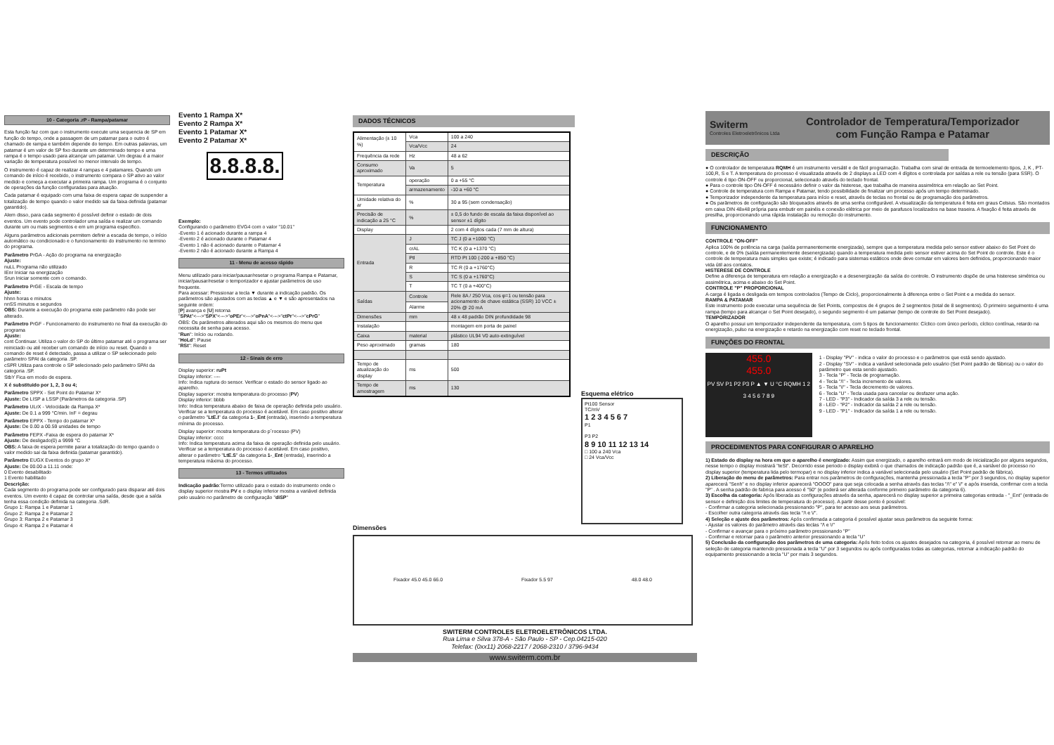10 - Categoria .rP - Rampa/patamar
Esta função faz com que o instrumento execute uma sequencia de SP em função do tempo, onde a passagem de um patamar para o outro é chamado de rampa e também depende do tempo. Em outras palavras, um patamar é um valor de SP fixo durante um determinado tempo e uma rampa é o tempo usado para alcançar um patamar. Um degrau é a maior variação de temperatura possível no menor intervalo de tempo.
O instrumento é capaz de realizar 4 rampas e 4 patamares. Quando um comando de início é recebido, o instrumento compara o SP ativo ao valor medido e começa a executar a primeira rampa. Um programa é o conjunto de operações da função configuradas para atuação.
Cada patamar é equipado com uma faixa de espera capaz de suspender a totalização de tempo quando o valor medido sai da faixa definida (patamar garantido).
Alem disso, para cada segmento é possível definir o estado de dois eventos. Um evento pode controlador uma saída e realizar um comando durante um ou mais segmentos e em um programa especifico.
Alguns parâmetros adicionais permitem definir a escada de tempo, o início automático ou condicionado e o funcionamento do instrumento no termino do programa.
Parâmetro PrGA - Ação do programa na energização
Ajuste:
nuLL Programa não utilizado
IEnr Iniciar na energização
Srun Iniciar somente com o comando.
Parâmetro PrGE - Escala de tempo
Ajuste:
hhnn horas e minutos
nnSS minutos e segundos
OBS: Durante a execução do programa este parâmetro não pode ser alterado.
Parâmetro PrGF - Funcionamento do instrumento no final da execução do programa
Ajuste:
cont Continuar. Utiliza o valor do SP do último patamar até o programa ser reiniciado ou até receber um comando de início ou reset. Quando o comando de reset é detectado, passa a utilizar o SP selecionado pelo parâmetro SPAt da categoria .SP.
cSPR Utiliza para controle o SP selecionado pelo parâmetro SPAt da categoria .SP.
StbY Fica em modo de espera.
X é substituido por 1, 2, 3 ou 4;
Parâmetro SPPX - Set Point do Patamar X*
Ajuste: De LISP a LSSP (Parâmetros da categoria .SP)
Parâmetro ULrX - Velocidade da Rampa X*
Ajuste: De 0.1 a 999 °C/min. InF = degrau
Parâmetro EPPX - Tempo do patamar X*
Ajuste: De 0.00 a 00.59 unidades de tempo
Parâmetro FEPX -Faixa de espera do patamar X*
Ajuste: De desligado(0) a 9999 °C
OBS: A faixa de espera permite parar a totalização do tempo quando o valor medido sai da faixa definida (patamar garantido).
Parâmetro EUGX Eventos do grupo X*
Ajuste: De 00.00 a 11.11 onde:
0 Evento desabilitado
1 Evento habilitado
Descrição:
Cada segmento do programa pode ser configurado para disparar até dois eventos. Um evento é capaz de controlar uma saída, desde que a saída tenha essa condição definida na categoria .SdR.
Grupo 1: Rampa 1 e Patamar 1
Grupo 2: Rampa 2 e Patamar 2
Grupo 3: Rampa 2 e Patamar 3
Grupo 4: Rampa 2 e Patamar 4
Evento 1 Rampa X*
Evento 2 Rampa X*
Evento 1 Patamar X*
Evento 2 Patamar X*
8.8.8.8.
Exemplo:
Configurando o parâmetro EVG4 com o valor "10.01"
-Evento 1 é acionado durante a rampa 4
-Evento 2 é acionado durante o Patamar 4
-Evento 1 não é acionado durante o Patamar 4
-Evento 2 não é acionado durante a Rampa 4
11 - Menu de acesso rápido
Menu utilizado para iniciar/pausar/resetar o programa Rampa e Patamar, iniciar/pausar/resetar o temporizador e ajustar parâmetros de uso frequente.
Para acessar: Pressionar a tecla ▼ durante a indicação padrão. Os parâmetros são ajustados com as teclas ▲ e ▼ e são apresentados na seguinte ordem:
[P] avança e [U] retorna
"SPAt"<--->"SPX"<--->"oPEr"<--->"oPnA"<--->"ctPr"<--->"cPrG"
OBS: Os parâmetros alterados aqui são os mesmos do menu que necessita de senha para acesso.
"Run": Início ou rodando.
"HoLd": Pause
"RSt": Reset
12 - Sinais de erro
Display superior: ruPt
Display inferior: ----
Info: Indica ruptura do sensor. Verificar o estado do sensor ligado ao aparelho.
Display superior: mostra temperatura do processo (PV)
Display inferior: bbbb
Info: Indica temperatura abaixo de faixa de operação definida pelo usuário. Verificar se a temperatura do processo é aceitável. Em caso positivo alterar o parâmetro "LtE.I" da categoria 1-_Ent (entrada), inserindo a temperatura mínima do processo.
Display superior: mostra temperatura do p´rocesso (PV)
Display inferior: cccc
Info: Indica temperatura acima da faixa de operação definida pelo usuário. Verificar se a temperatura do processo é aceitável. Em caso positivo, alterar o parâmetro "LtE.S" da categoria 1-_Ent (entrada), inserindo a temperatura máxima do processo.
13 - Termos utilizados
Indicação padrão:Termo utilizado para o estado do instrumento onde o display superior mostra PV e o display inferior mostra a variável definida pelo usuário no parâmetro de configuração "diSP"
DADOS TÉCNICOS
| Alimentação (± 10 %) | Vca | 100 a 240 |
| | Vca/Vcc | 24 |
| Frequência da rede | Hz | 48 a 62 |
| Consumo aproximado | Va | 5 |
| Temperatura | operação | 0 a +55 °C |
| | armazenamento | -10 a +60 °C |
| Umidade relativa do ar | % | 30 a 95 (sem condensação) |
| Precisão de indicação a 25 °C | % | ± 0,5 do fundo de escala da faixa disponível ao sensor ±1 dígito |
| Display | | 2 com 4 dígitos cada (7 mm de altura) |
| Entrada | J | TC J (0 a +1000 °C) |
| | crAL | TC K (0 a +1370 °C) |
| | Ptl | RTD Pt 100 (-200 a +850 °C) |
| | R | TC R (0 a +1760°C) |
| | S | TC S (0 a +1760°C) |
| | T | TC T (0 a +400°C) |
| Saídas | Controle | Rele 8A / 250 Vca, cos φ=1 ou tensão para acionamento de chave estática (SSR) 10 VCC ± 20% @ 20 mA |
| | Alarme | |
| Dimensões | mm | 48 x 48 padrão DIN profundidade 98 |
| Instalação | | montagem em porta de painel |
| Caixa | material | plástico UL94 V0 auto-extinguível |
| Peso aproximado | gramas | 180 |
| Tempo de atualização do display | ms | 500 |
| Tempo de amostragem | ms | 130 |
Esquema elétrico
Pt100 Sensor
TC/mV
1 2 3 4 5 6 7
P1
P3 P2
8 9 10 11 12 13 14
□ 100 a 240 Vca
□ 24 Vca/Vcc
Dimensões
Fixador 45.0 45.0 66.0 Fixador 5.5 97 48.0 48.0
SWITERM CONTROLES ELETROELETRÔNICOS LTDA.
Rua Lima e Silva 378-A - São Paulo - SP - Cep.04215-020
Telefax: (0xx11) 2068-2217 / 2068-2310 / 3796-9434
www.switerm.com.br
Switerm
Controles Eletroeletrônicos Ltda
Controlador de Temperatura/Temporizador
com Função Rampa e Patamar
DESCRIÇÃO
● O controlador de temperatura RQMH é um instrumento versátil e de fácil programação. Trabalha com sinal de entrada de termoelemento tipos, J, K , PT-100,R, S e T. A temperatura do processo é visualizada através de 2 displays a LED com 4 dígitos e controlada por saídas a rele ou tensão (para SSR). O controle é tipo ON-OFF ou proporcional, selecionado através do teclado frontal.
● Para o controle tipo ON-OFF é necessário definir o valor da histerese, que trabalha de maneira assimétrica em relação ao Set Point.
● Controle de temperatura com Rampa e Patamar, tendo possibilidade de finalizar um processo após um tempo determinado.
● Temporizador independente da temperatura para início e reset, através de teclas no frontal ou de programação dos parâmetros.
● Os parâmetros de configuração são bloqueados através de uma senha configurável. A visualização da temperatura é feita em graus Celsius. São montados em caixa DIN 48x48 própria para embutir em painéis e conexão elétrica por meio de parafusos localizados na base traseira. A fixação é feita através de presilha, proporcionando uma rápida instalação ou remoção do instrumento.
FUNCIONAMENTO
CONTROLE "ON-OFF"
Aplica 100% de potência na carga (saída permanentemente energizada), sempre que a temperatura medida pelo sensor estiver abaixo do Set Point do controle, e de 0% (saída permanentemente desenergizada) quando a temperatura medida pelo sensor estiver acima do Set Point do controle. Este é o controle de temperatura mais simples que existe; é indicado para sistemas estáticos onde deve comutar em valores bem definidos, proporcionando maior vida útil aos contatos.
HISTERESE DE CONTROLE
Define a diferença de temperatura em relação a energização e a desenergização da saída do controle. O instrumento dispõe de uma histerese simétrica ou assimétrica, acima e abaixo do Set Point.
CONTROLE "P" PROPORCIONAL
A carga é ligada e desligada em tempos controlados (Tempo de Ciclo), proporcionalmente à diferença entre o Set Point e a medida do sensor.
RAMPA & PATAMAR
Este instrumento pode executar uma sequência de Set Points, compostos de 4 grupos de 2 segmentos (total de 8 segmentos). O primeiro seguimento é uma rampa (tempo para alcançar o Set Point desejado), o segundo segmento é um patamar (tempo de controle do Set Point desejado).
TEMPORIZADOR
O aparelho possui um temporizador independente da temperatura, com 5 tipos de funcionamento: Cíclico com único período, cíclico contínua, retardo na energização, pulso na energização e retardo na energização com reset no teclado frontal.
FUNÇÕES DO FRONTAL
455.0
455.0
PV SV P1 P2 P3 P ▲ ▼ U °C RQMH 1 2 3 4 5 6 7 8 9
1 - Display "PV" - indica o valor do processo e o parâmetros que está sendo ajustado.
2 - Display "SV" - indica a variável selecionada pelo usuário (Set Point padrão de fábrica) ou o valor do parâmetro que esta sendo ajustado.
3 - Tecla "P" - Tecla de programação.
4 - Tecla "/\" - Tecla incremento de valores.
5 - Tecla "\/" - Tecla decremento de valores.
6 - Tecla "U" - Tecla usada para cancelar ou desfazer uma ação.
7 - LED - "P3" - Indicador da saída 3 a rele ou tensão.
8 - LED - "P2" - Indicador da saída 2 a rele ou tensão.
9 - LED - "P1" - Indicador da saída 1 a rele ou tensão.
PROCEDIMENTOS PARA CONFIGURAR O APARELHO
1) Estado do display na hora em que o aparelho é energizado: Assim que energizado, o aparelho entrará em modo de inicialização por alguns segundos, nesse tempo o display mostrará "teSt". Decorrido esse periodo o display exibirá o que chamados de indicação padrão que é, a variável do processo no display superior (temperatura lida pelo termopar) e no display inferior indica a variável selecionada pelo usuário (Set Point padrão de fábrica).
2) Liberação do menu de parâmetros: Para entrar nos parâmetros de configurações, mantenha pressionada a tecla "P" por 3 segundos, no display superior aparecerá "Senh" e no display inferior aparecerá "OOOO" para que seja colocada a senha através das teclas "/\" e" \/" e após inserida, confirmar com a tecla "P" . A senha padrão de fabrica para acesso é "50" (e poderá ser alterada conforme primeiro parâmetro da categoria 6).
3) Escolha da categoria: Após liberada as configurações através da senha, aparecerá no display superior a primeira categorias entrada - "_Ent" (entrada de sensor e definição dos limites de temperatura do processo). A partir desse ponto é possível:
- Confirmar a categoria selecionada pressionando "P", para ter acesso aos seus parâmetros.
- Escolher outra categoria através das tecla "/\ e \/".
4) Seleção e ajuste dos parâmetros: Após confirmada a categoria é possível ajustar seus parâmetros da seguinte forma:
- Ajustar os valores do parâmetro através das teclas "/\ e \/"
- Confirmar e avançar para o próximo parâmetro pressionando "P"
- Confirmar e retornar para o parâmetro anterior pressionando a tecla "U"
5) Conclusão da configuração dos parâmetros de uma categoria: Após feito todos os ajustes desejados na categoria, é possível retornar ao menu de seleção de categoria mantendo pressionada a tecla "U" por 3 segundos ou após configuradas todas as categorias, retornar a indicação padrão do equipamento pressionando a tecla "U" por mais 3 segundos.